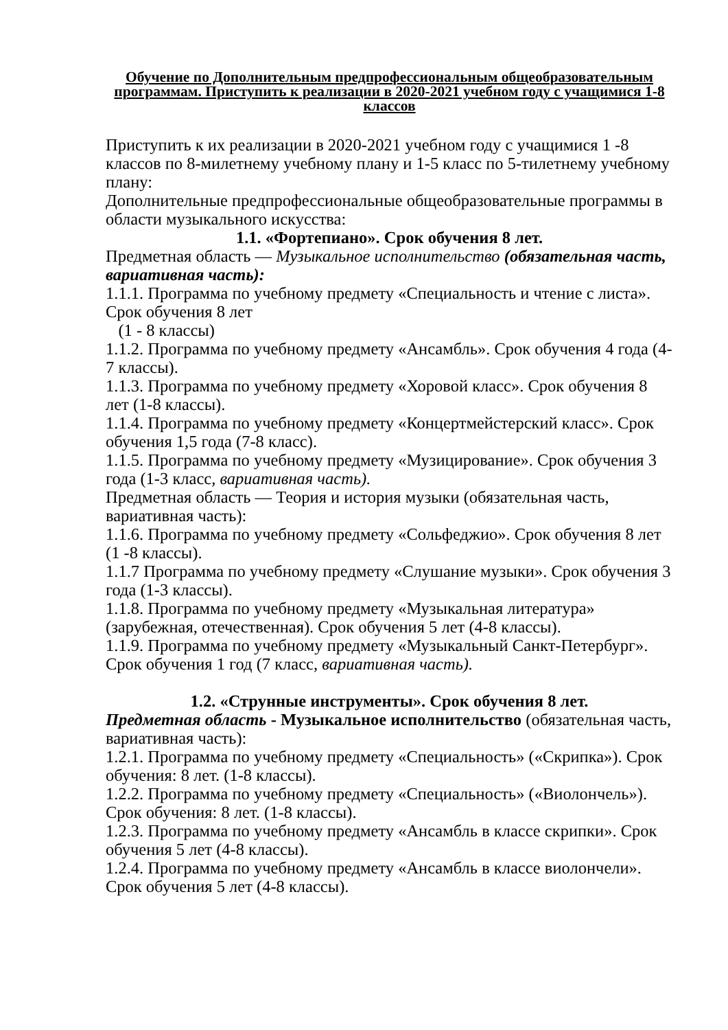Обучение по Дополнительным предпрофессиональным общеобразовательным программам. Приступить к реализации в 2020-2021 учебном году с учащимися 1-8 классов
Приступить к их реализации в 2020-2021 учебном году с учащимися 1 -8 классов по 8-милетнему учебному плану и 1-5 класс по 5-тилетнему учебному плану:
Дополнительные предпрофессиональные общеобразовательные программы в области музыкального искусства:
1.1. «Фортепиано». Срок обучения 8 лет.
Предметная область — Музыкальное исполнительство (обязательная часть, вариативная часть):
1.1.1. Программа по учебному предмету «Специальность и чтение с листа». Срок обучения 8 лет
(1 - 8 классы)
1.1.2. Программа по учебному предмету «Ансамбль». Срок обучения 4 года (4-7 классы).
1.1.3. Программа по учебному предмету «Хоровой класс». Срок обучения 8 лет (1-8 классы).
1.1.4. Программа по учебному предмету «Концертмейстерский класс». Срок обучения 1,5 года (7-8 класс).
1.1.5. Программа по учебному предмету «Музицирование». Срок обучения 3 года (1-3 класс, вариативная часть).
Предметная область — Теория и история музыки (обязательная часть, вариативная часть):
1.1.6. Программа по учебному предмету «Сольфеджио». Срок обучения 8 лет (1 -8 классы).
1.1.7 Программа по учебному предмету «Слушание музыки». Срок обучения 3 года (1-3 классы).
1.1.8. Программа по учебному предмету «Музыкальная литература» (зарубежная, отечественная). Срок обучения 5 лет (4-8 классы).
1.1.9. Программа по учебному предмету «Музыкальный Санкт-Петербург». Срок обучения 1 год (7 класс, вариативная часть).
1.2. «Струнные инструменты». Срок обучения 8 лет.
Предметная область - Музыкальное исполнительство (обязательная часть, вариативная часть):
1.2.1. Программа по учебному предмету «Специальность» («Скрипка»). Срок обучения: 8 лет. (1-8 классы).
1.2.2. Программа по учебному предмету «Специальность» («Виолончель»). Срок обучения: 8 лет. (1-8 классы).
1.2.3. Программа по учебному предмету «Ансамбль в классе скрипки». Срок обучения 5 лет (4-8 классы).
1.2.4. Программа по учебному предмету «Ансамбль в классе виолончели». Срок обучения 5 лет (4-8 классы).